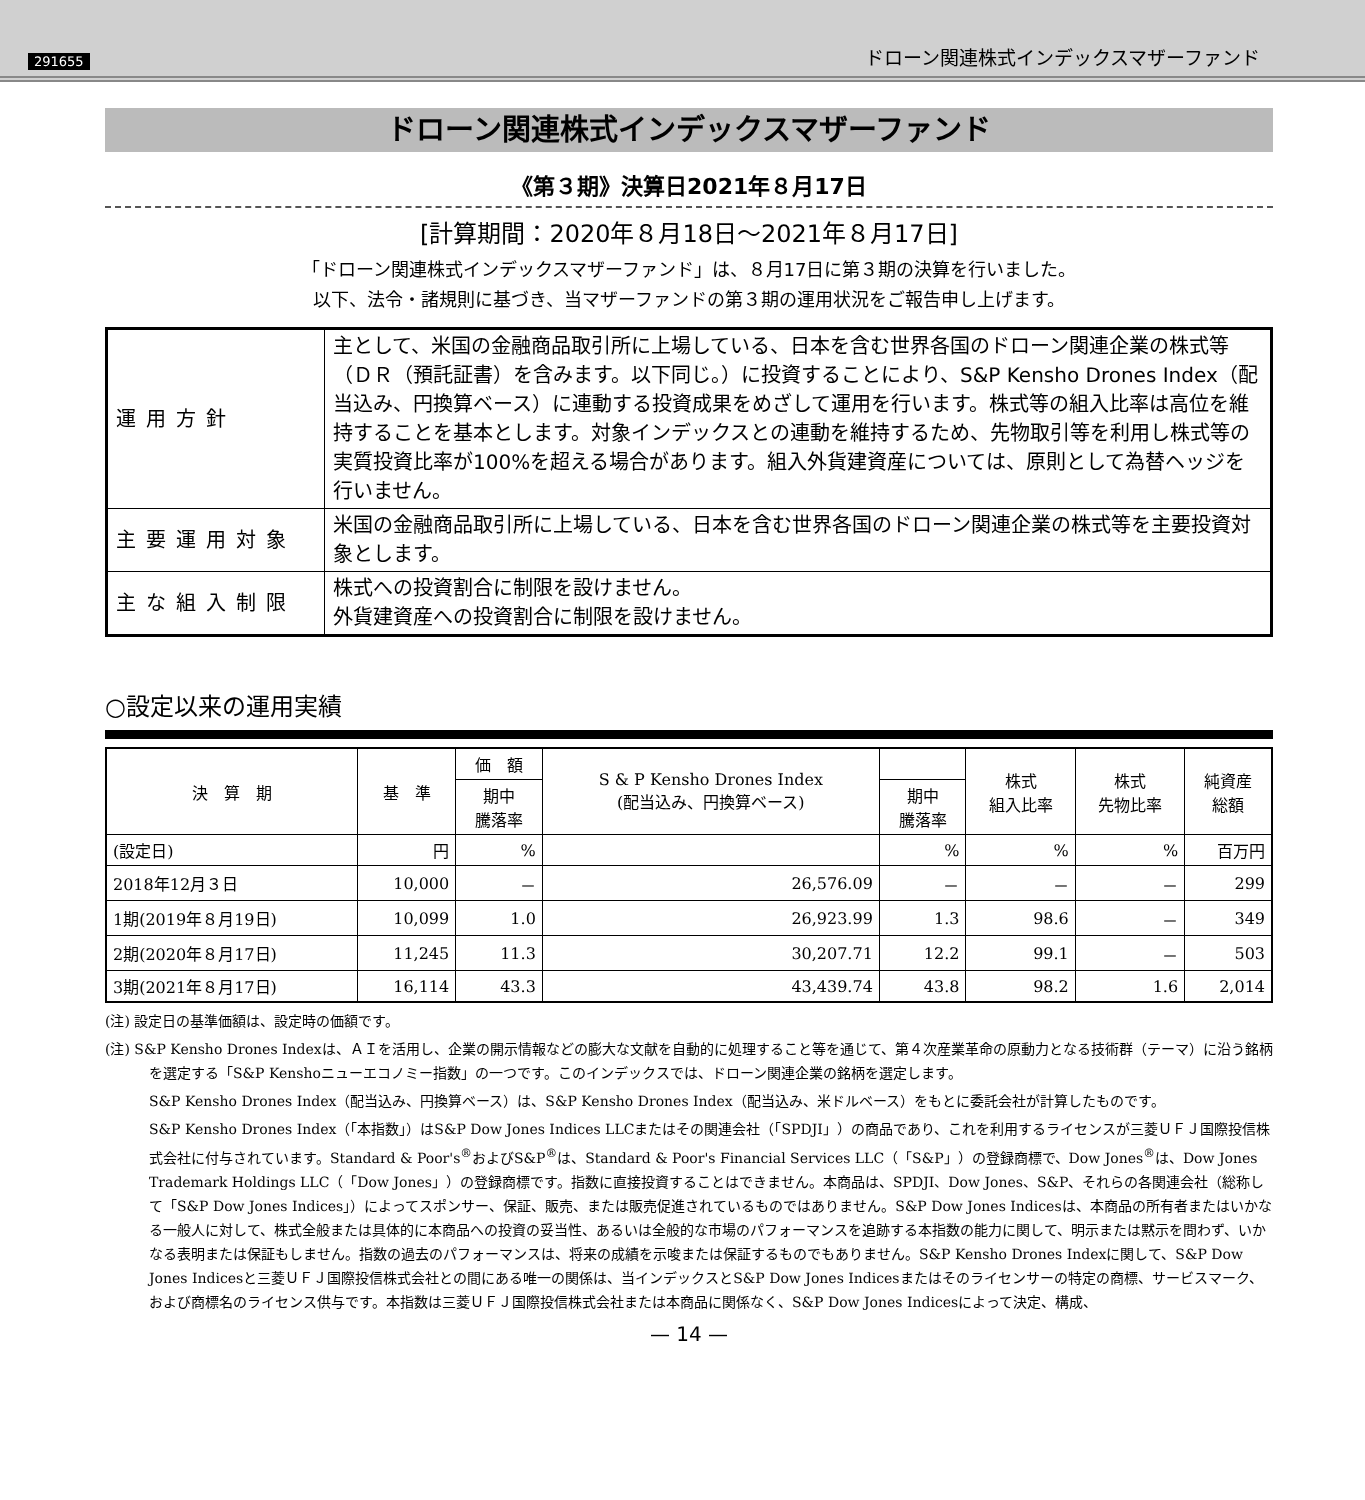291655 ドローン関連株式インデックスマザーファンド
ドローン関連株式インデックスマザーファンド
《第３期》決算日2021年８月17日
[計算期間：2020年８月18日～2021年８月17日]
「ドローン関連株式インデックスマザーファンド」は、８月17日に第３期の決算を行いました。
以下、法令・諸規則に基づき、当マザーファンドの第３期の運用状況をご報告申し上げます。
| 運用方針 | 主として、米国の金融商品取引所に上場している、日本を含む世界各国のドローン関連企業の株式等（ＤＲ（預託証書）を含みます。以下同じ。）に投資することにより、S&P Kensho Drones Index（配当込み、円換算ベース）に連動する投資成果をめざして運用を行います。株式等の組入比率は高位を維持することを基本とします。対象インデックスとの連動を維持するため、先物取引等を利用し株式等の実質投資比率が100%を超える場合があります。組入外貨建資産については、原則として為替ヘッジを行いません。 |
| 主要運用対象 | 米国の金融商品取引所に上場している、日本を含む世界各国のドローン関連企業の株式等を主要投資対象とします。 |
| 主な組入制限 | 株式への投資割合に制限を設けません。 外貨建資産への投資割合に制限を設けません。 |
○設定以来の運用実績
| 決 算 期 | 基 準 | 価 額 | S & P Kensho Drones Index (配当込み、円換算ベース) | | 株式 組入比率 | 株式 先物比率 | 純資産 総額 |
| --- | --- | --- | --- | --- | --- | --- | --- |
| | | 期中 騰落率 | | 期中 騰落率 | | | |
| (設定日) | 円 | % | | % | % | % | 百万円 |
| 2018年12月３日 | 10,000 | － | 26,576.09 | － | － | － | 299 |
| 1期(2019年８月19日) | 10,099 | 1.0 | 26,923.99 | 1.3 | 98.6 | － | 349 |
| 2期(2020年８月17日) | 11,245 | 11.3 | 30,207.71 | 12.2 | 99.1 | － | 503 |
| 3期(2021年８月17日) | 16,114 | 43.3 | 43,439.74 | 43.8 | 98.2 | 1.6 | 2,014 |
(注) 設定日の基準価額は、設定時の価額です。
(注) S&P Kensho Drones Indexは、ＡＩを活用し、企業の開示情報などの膨大な文献を自動的に処理すること等を通じて、第４次産業革命の原動力となる技術群（テーマ）に沿う銘柄を選定する「S&P Kenshoニューエコノミー指数」の一つです。このインデックスでは、ドローン関連企業の銘柄を選定します。
S&P Kensho Drones Index（配当込み、円換算ベース）は、S&P Kensho Drones Index（配当込み、米ドルベース）をもとに委託会社が計算したものです。
S&P Kensho Drones Index（「本指数」）はS&P Dow Jones Indices LLCまたはその関連会社（「SPDJI」）の商品であり、これを利用するライセンスが三菱ＵＦＪ国際投信株式会社に付与されています。Standard & Poor's<sup>®</sup>およびS&P<sup>®</sup>は、Standard & Poor's Financial Services LLC（「S&P」）の登録商標で、Dow Jones<sup>®</sup>は、Dow Jones Trademark Holdings LLC（「Dow Jones」）の登録商標です。指数に直接投資することはできません。本商品は、SPDJI、Dow Jones、S&P、それらの各関連会社（総称して「S&P Dow Jones Indices」）によってスポンサー、保証、販売、または販売促進されているものではありません。S&P Dow Jones Indicesは、本商品の所有者またはいかなる一般人に対して、株式全般または具体的に本商品への投資の妥当性、あるいは全般的な市場のパフォーマンスを追跡する本指数の能力に関して、明示または黙示を問わず、いかなる表明または保証もしません。指数の過去のパフォーマンスは、将来の成績を示唆または保証するものでもありません。S&P Kensho Drones Indexに関して、S&P Dow Jones Indicesと三菱ＵＦＪ国際投信株式会社との間にある唯一の関係は、当インデックスとS&P Dow Jones Indicesまたはそのライセンサーの特定の商標、サービスマーク、および商標名のライセンス供与です。本指数は三菱ＵＦＪ国際投信株式会社または本商品に関係なく、S&P Dow Jones Indicesによって決定、構成、
— 14 —